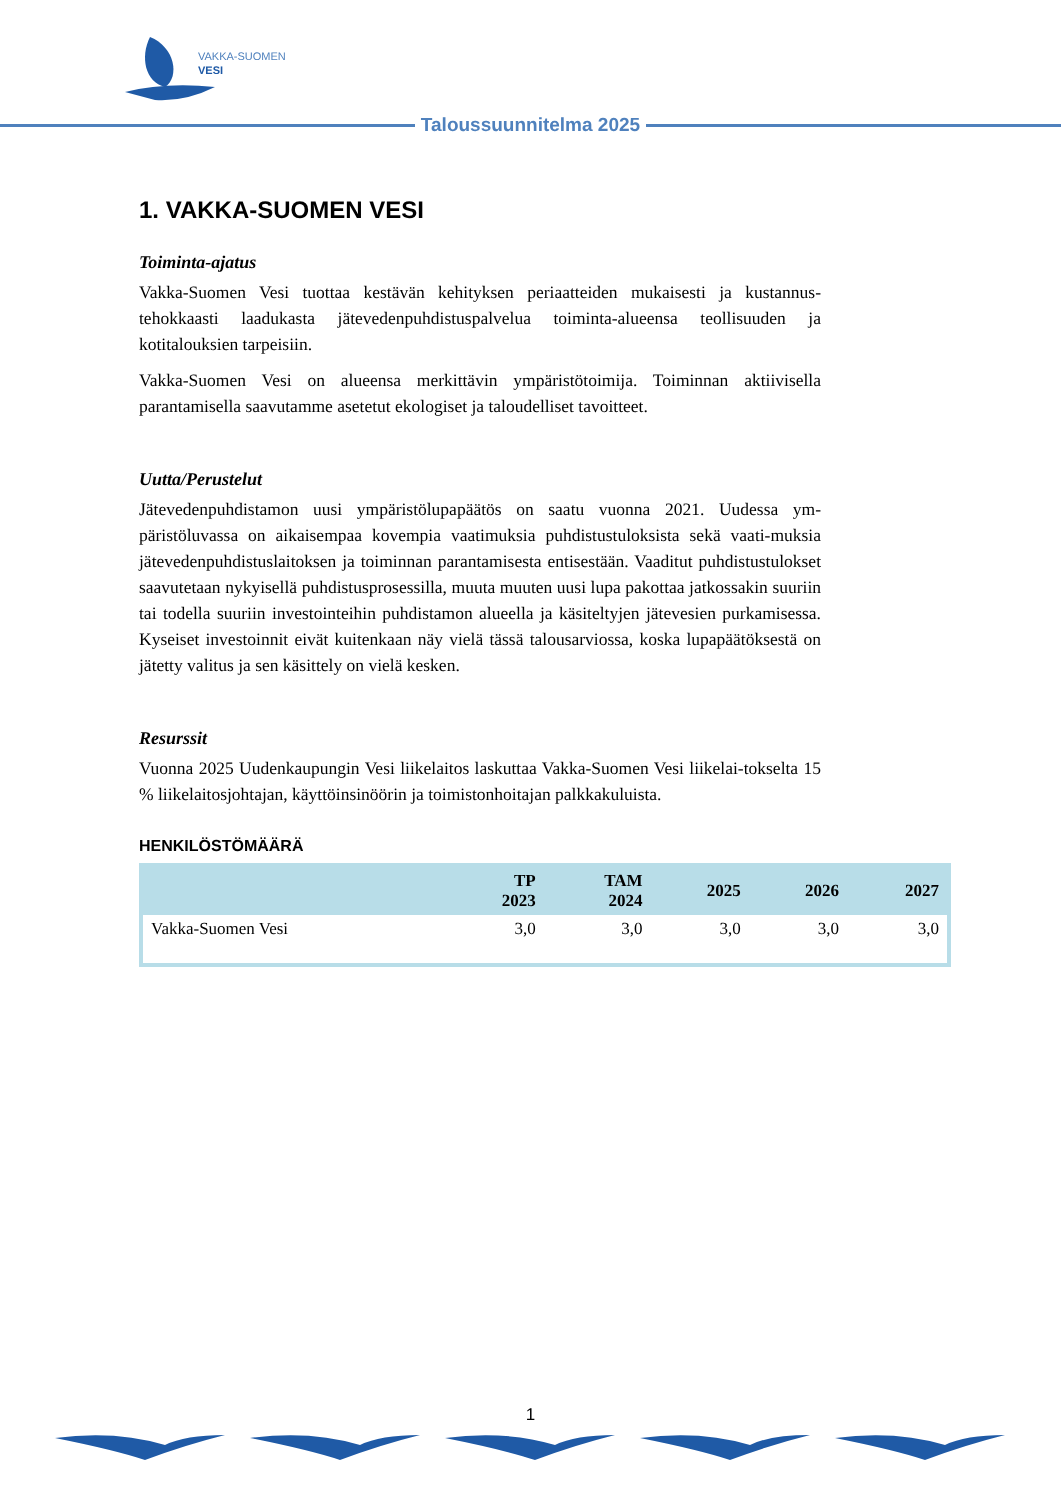VAKKA-SUOMEN
VESI
Taloussuunnitelma 2025
1. VAKKA-SUOMEN VESI
Toiminta-ajatus
Vakka-Suomen Vesi tuottaa kestävän kehityksen periaatteiden mukaisesti ja kustannus-tehokkaasti laadukasta jätevedenpuhdistuspalvelua toiminta-alueensa teollisuuden ja kotitalouksien tarpeisiin.
Vakka-Suomen Vesi on alueensa merkittävin ympäristötoimija. Toiminnan aktiivisella parantamisella saavutamme asetetut ekologiset ja taloudelliset tavoitteet.
Uutta/Perustelut
Jätevedenpuhdistamon uusi ympäristölupapäätös on saatu vuonna 2021. Uudessa ym-päristöluvassa on aikaisempaa kovempia vaatimuksia puhdistustuloksista sekä vaati-muksia jätevedenpuhdistuslaitoksen ja toiminnan parantamisesta entisestään. Vaaditut puhdistustulokset saavutetaan nykyisellä puhdistusprosessilla, muuta muuten uusi lupa pakottaa jatkossakin suuriin tai todella suuriin investointeihin puhdistamon alueella ja käsiteltyjen jätevesien purkamisessa. Kyseiset investoinnit eivät kuitenkaan näy vielä tässä talousarviossa, koska lupapäätöksestä on jätetty valitus ja sen käsittely on vielä kesken.
Resurssit
Vuonna 2025 Uudenkaupungin Vesi liikelaitos laskuttaa Vakka-Suomen Vesi liikelai-tokselta 15 % liikelaitosjohtajan, käyttöinsinöörin ja toimistonhoitajan palkkakuluista.
HENKILÖSTÖMÄÄRÄ
| | TP 2023 | TAM 2024 | 2025 | 2026 | 2027 |
| --- | --- | --- | --- | --- | --- |
| Vakka-Suomen Vesi | 3,0 | 3,0 | 3,0 | 3,0 | 3,0 |
1